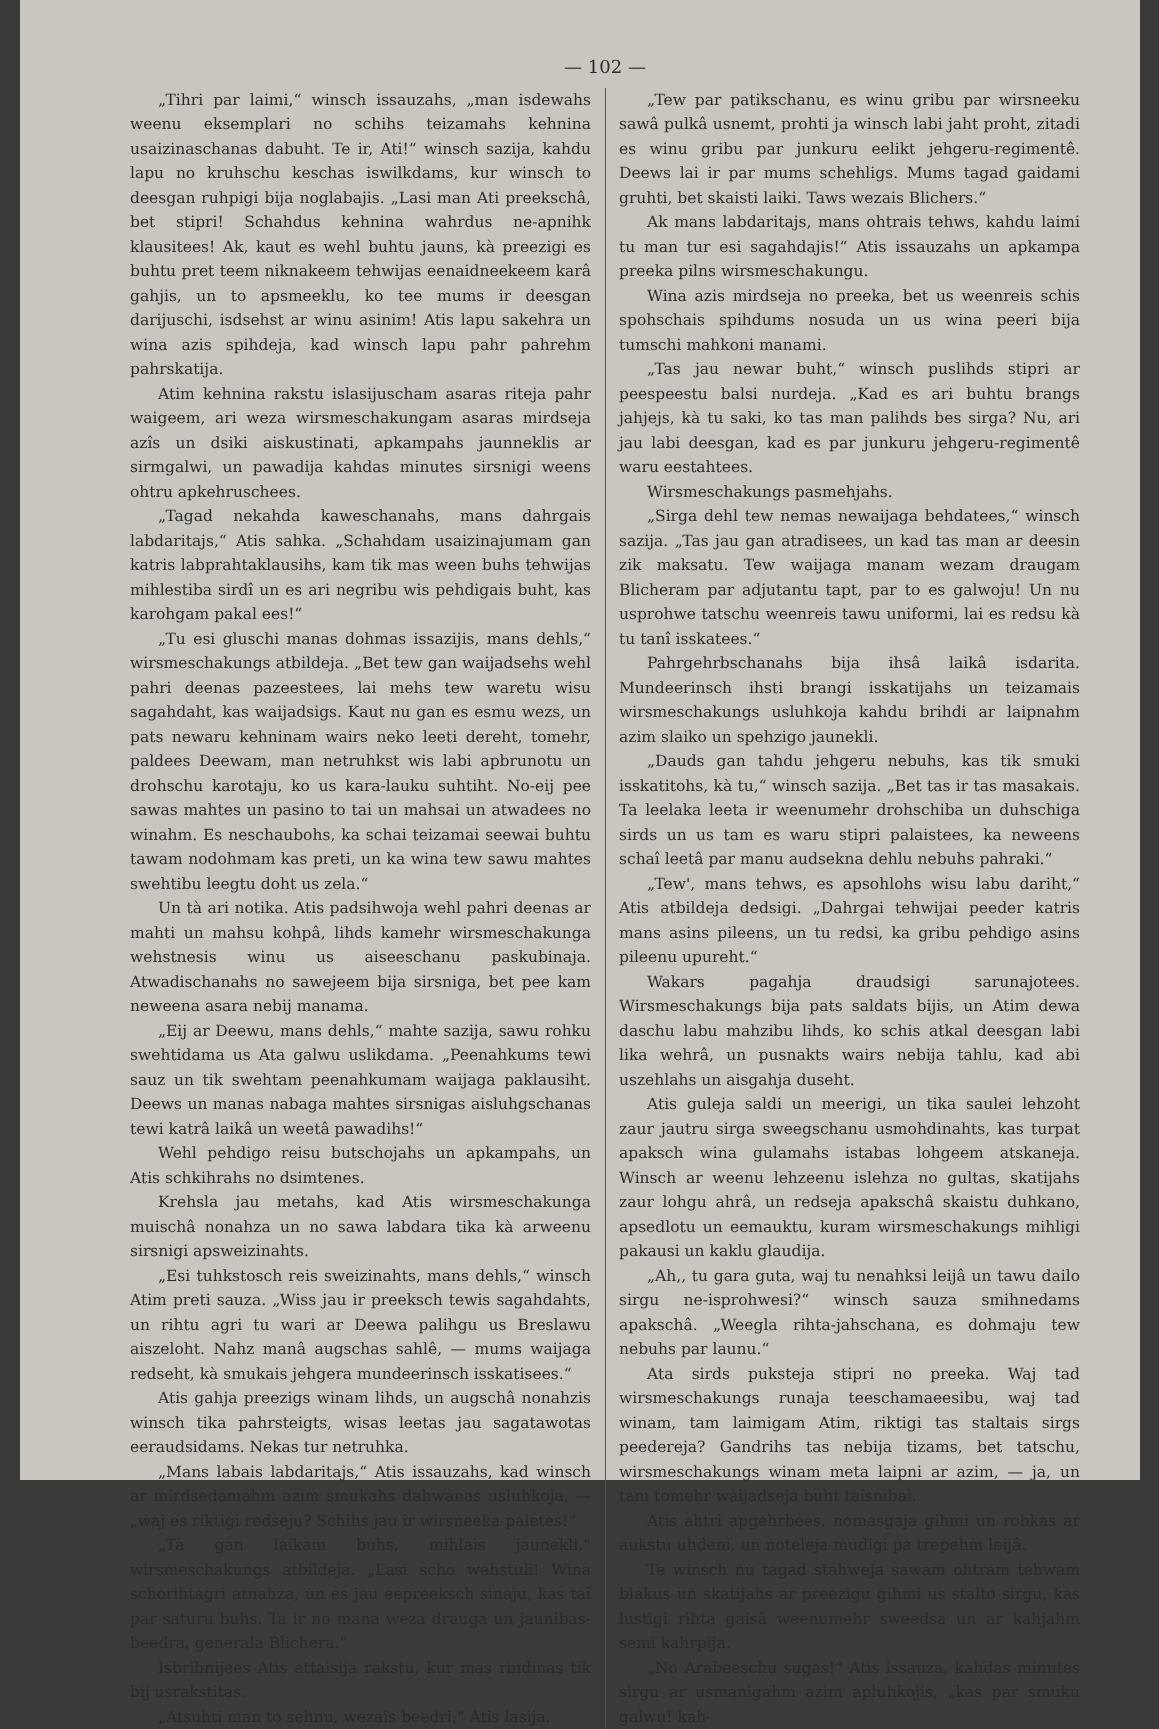— 102 —
„Tihri par laimi,“ winsch issauzahs, „man isdewahs weenu eksemplari no schihs teizamahs kehnina usaizinaschanas dabuht. Te ir, Ati!“ winsch sazija, kahdu lapu no kruhschu keschas iswilkdams, kur winsch to deesgan ruhpigi bija noglabajis. „Lasi man Ati preekschâ, bet stipri! Schahdus kehnina wahrdus ne-apnihk klausitees! Ak, kaut es wehl buhtu jauns, kà preezigi es buhtu pret teem niknakeem tehwijas eenaidneekeem karâ gahjis, un to apsmeeklu, ko tee mums ir deesgan darijuschi, isdsehst ar winu asinim! Atis lapu sakehra un wina azis spihdeja, kad winsch lapu pahr pahrehm pahrskatija.
Atim kehnina rakstu islasijuscham asaras riteja pahr waigeem, ari weza wirsmeschakungam asaras mirdseja azîs un dsiki aiskustinati, apkampahs jaunneklis ar sirmgalwi, un pawadija kahdas minutes sirsnigi weens ohtru apkehruschees.
„Tagad nekahda kaweschanahs, mans dahrgais labdaritajs,“ Atis sahka. „Schahdam usaizinajumam gan katris labprahtaklausihs, kam tik mas ween buhs tehwijas mihlestiba sirdî un es ari negribu wis pehdigais buht, kas karohgam pakal ees!“
„Tu esi gluschi manas dohmas issazijis, mans dehls,“ wirsmeschakungs atbildeja. „Bet tew gan waijadsehs wehl pahri deenas pazeestees, lai mehs tew waretu wisu sagahdaht, kas waijadsigs. Kaut nu gan es esmu wezs, un pats newaru kehninam wairs neko leeti dereht, tomehr, paldees Deewam, man netruhkst wis labi apbrunotu un drohschu karotaju, ko us kara-lauku suhtiht. No-eij pee sawas mahtes un pasino to tai un mahsai un atwadees no winahm. Es neschaubohs, ka schai teizamai seewai buhtu tawam nodohmam kas preti, un ka wina tew sawu mahtes swehtibu leegtu doht us zela.“
Un tà ari notika. Atis padsihwoja wehl pahri deenas ar mahti un mahsu kohpâ, lihds kamehr wirsmeschakunga wehstnesis winu us aiseeschanu paskubinaja. Atwadischanahs no sawejeem bija sirsniga, bet pee kam neweena asara nebij manama.
„Eij ar Deewu, mans dehls,“ mahte sazija, sawu rohku swehtidama us Ata galwu uslikdama. „Peenahkums tewi sauz un tik swehtam peenahkumam waijaga paklausiht. Deews un manas nabaga mahtes sirsnigas aisluhgschanas tewi katrâ laikâ un weetâ pawadihs!“
Wehl pehdigo reisu butschojahs un apkampahs, un Atis schkihrahs no dsimtenes.
Krehsla jau metahs, kad Atis wirsmeschakunga muischâ nonahza un no sawa labdara tika kà arweenu sirsnigi apsweizinahts.
„Esi tuhkstosch reis sweizinahts, mans dehls,“ winsch Atim preti sauza. „Wiss jau ir preeksch tewis sagahdahts, un rihtu agri tu wari ar Deewa palihgu us Breslawu aiszeloht. Nahz manâ augschas sahlê, — mums waijaga redseht, kà smukais jehgera mundeerinsch isskatisees.“
Atis gahja preezigs winam lihds, un augschâ nonahzis winsch tika pahrsteigts, wisas leetas jau sagatawotas eeraudsidams. Nekas tur netruhka.
„Mans labais labdaritajs,“ Atis issauzahs, kad winsch ar mirdsedamahm azim smukahs dahwanas usluhkoja, — „waj es riktigi redseju? Schihs jau ir wirsneeka paletes!“
„Tà gan laikam buhs, mihlais jaunekli,“ wirsmeschakungs atbildeja. „Lasi scho wehstuli! Wina schorihtagri atnahza, un es jau eepreeksch sinaju, kas taî par saturu buhs. Ta ir no mana weza drauga un jaunibas-beedra, generala Blichera.“
Isbrihnijees Atis attaisija rakstu, kur mas rindinas tik bij usrakstitas.
„Atsuhti man to sehnu, wezais beedri,“ Atis lasija.
„Tew par patikschanu, es winu gribu par wirsneeku sawâ pulkâ usnemt, prohti ja winsch labi jaht proht, zitadi es winu gribu par junkuru eelikt jehgeru-regimentê. Deews lai ir par mums schehligs. Mums tagad gaidami gruhti, bet skaisti laiki. Taws wezais Blichers.“
Ak mans labdaritajs, mans ohtrais tehws, kahdu laimi tu man tur esi sagahdajis!“ Atis issauzahs un apkampa preeka pilns wirsmeschakungu.
Wina azis mirdseja no preeka, bet us weenreis schis spohschais spihdums nosuda un us wina peeri bija tumschi mahkoni manami.
„Tas jau newar buht,“ winsch puslihds stipri ar peespeestu balsi nurdeja. „Kad es ari buhtu brangs jahjejs, kà tu saki, ko tas man palihds bes sirga? Nu, ari jau labi deesgan, kad es par junkuru jehgeru-regimentê waru eestahtees.
Wirsmeschakungs pasmehjahs.
„Sirga dehl tew nemas newaijaga behdatees,“ winsch sazija. „Tas jau gan atradisees, un kad tas man ar deesin zik maksatu. Tew waijaga manam wezam draugam Blicheram par adjutantu tapt, par to es galwoju! Un nu usprohwe tatschu weenreis tawu uniformi, lai es redsu kà tu tanî isskatees.“
Pahrgehrbschanahs bija ihsâ laikâ isdarita. Mundeerinsch ihsti brangi isskatijahs un teizamais wirsmeschakungs usluhkoja kahdu brihdi ar laipnahm azim slaiko un spehzigo jaunekli.
„Dauds gan tahdu jehgeru nebuhs, kas tik smuki isskatitohs, kà tu,“ winsch sazija. „Bet tas ir tas masakais. Ta leelaka leeta ir weenumehr drohschiba un duhschiga sirds un us tam es waru stipri palaistees, ka neweens schaî leetâ par manu audsekna dehlu nebuhs pahraki.“
„Tew', mans tehws, es apsohlohs wisu labu dariht,“ Atis atbildeja dedsigi. „Dahrgai tehwijai peeder katris mans asins pileens, un tu redsi, ka gribu pehdigo asins pileenu upureht.“
Wakars pagahja draudsigi sarunajotees. Wirsmeschakungs bija pats saldats bijis, un Atim dewa daschu labu mahzibu lihds, ko schis atkal deesgan labi lika wehrâ, un pusnakts wairs nebija tahlu, kad abi uszehlahs un aisgahja duseht.
Atis guleja saldi un meerigi, un tika saulei lehzoht zaur jautru sirga sweegschanu usmohdinahts, kas turpat apaksch wina gulamahs istabas lohgeem atskaneja. Winsch ar weenu lehzeenu islehza no gultas, skatijahs zaur lohgu ahrâ, un redseja apakschâ skaistu duhkano, apsedlotu un eemauktu, kuram wirsmeschakungs mihligi pakausi un kaklu glaudija.
„Ah,, tu gara guta, waj tu nenahksi leijâ un tawu dailo sirgu ne-isprohwesi?“ winsch sauza smihnedams apakschâ. „Weegla rihta-jahschana, es dohmaju tew nebuhs par launu.“
Ata sirds puksteja stipri no preeka. Waj tad wirsmeschakungs runaja teeschamaeesibu, waj tad winam, tam laimigam Atim, riktigi tas staltais sirgs peedereja? Gandrihs tas nebija tizams, bet tatschu, wirsmeschakungs winam meta laipni ar azim, — ja, un tam tomehr waijadseja buht taisnibai.
Atis ahtri apgehrbees, nomasgaja gihmi un rohkas ar aukstu uhdeni, un noteleja mudigi pa trepehm leijâ.
Te winsch nu tagad stahweja sawam ohtram tehwam blakus un skatijahs ar preezigu gihmi us stalto sirgu, kas lustigi rihta gaisâ weenumehr sweedsa un ar kahjahm semi kahrpija.
„No Arabeeschu sugas!“ Atis issauza, kahdas minutes sirgu ar usmanigahm azim apluhkojis, „kas par smuku galwu! kah-